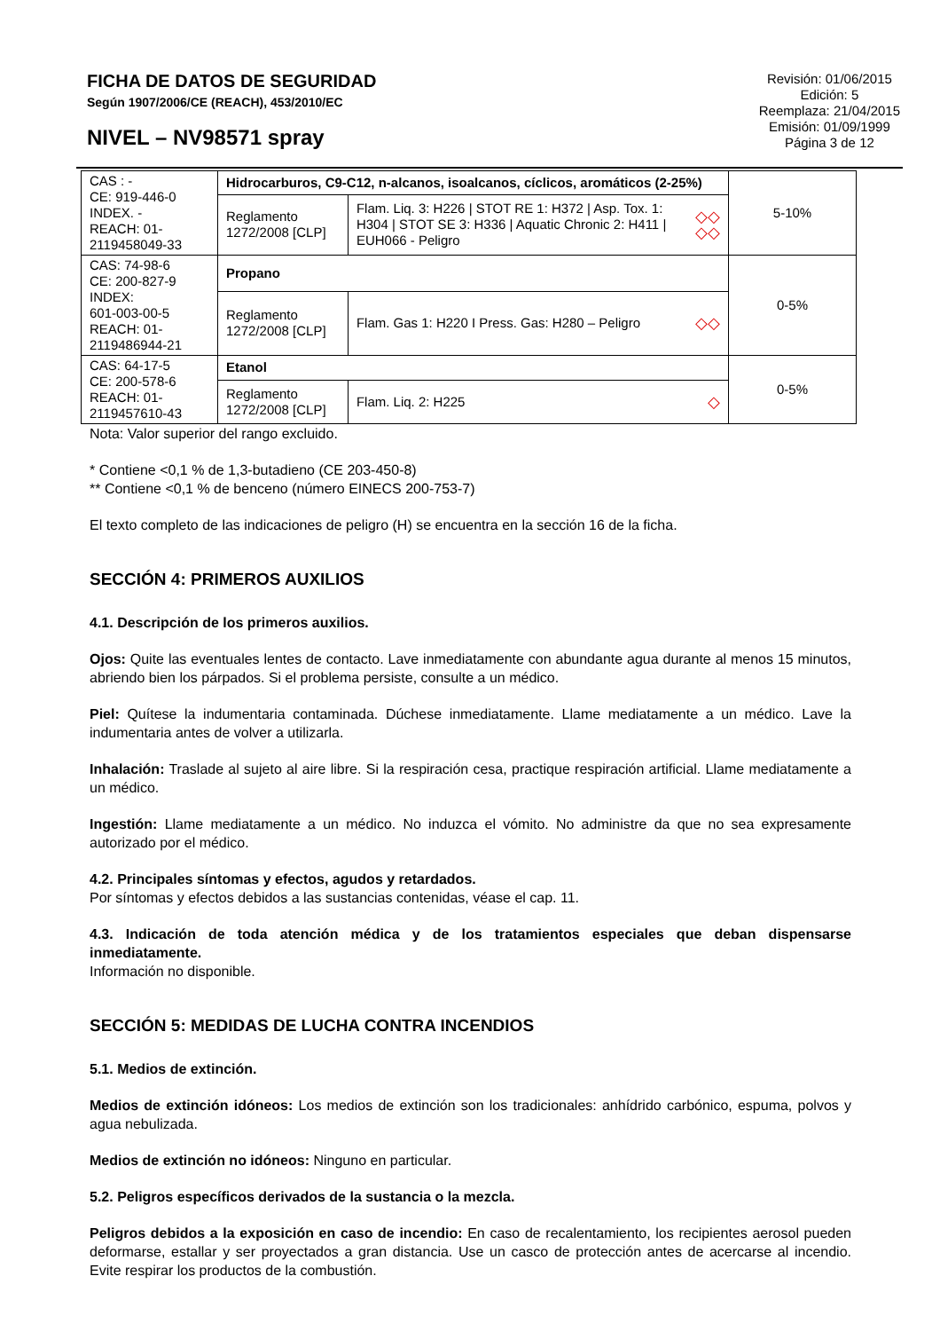FICHA DE DATOS DE SEGURIDAD
Según 1907/2006/CE (REACH), 453/2010/EC
NIVEL – NV98571 spray
Revisión: 01/06/2015
Edición: 5
Reemplaza: 21/04/2015
Emisión: 01/09/1999
Página 3 de 12
| CAS : - CE: 919-446-0 INDEX. - REACH: 01-2119458049-33 | Hidrocarburos, C9-C12, n-alcanos, isoalcanos, cíclicos, aromáticos (2-25%) | | | 5-10% |
| | Reglamento 1272/2008 [CLP] | Flam. Liq. 3: H226 / STOT RE 1: H372 / Asp. Tox. 1: H304 / STOT SE 3: H336 / Aquatic Chronic 2: H411 / EUH066 - Peligro | ◇◇ ◇◇ | |
| CAS: 74-98-6 CE: 200-827-9 INDEX: 601-003-00-5 REACH: 01-2119486944-21 | Propano | | | 0-5% |
| | Reglamento 1272/2008 [CLP] | Flam. Gas 1: H220 I Press. Gas: H280 – Peligro | ◇◇ | |
| CAS: 64-17-5 CE: 200-578-6 REACH: 01-2119457610-43 | Etanol | | | 0-5% |
| | Reglamento 1272/2008 [CLP] | Flam. Liq. 2: H225 | ◇ | |
Nota: Valor superior del rango excluido.
* Contiene <0,1 % de 1,3-butadieno (CE 203-450-8)
** Contiene <0,1 % de benceno (número EINECS 200-753-7)
El texto completo de las indicaciones de peligro (H) se encuentra en la sección 16 de la ficha.
SECCIÓN 4: PRIMEROS AUXILIOS
4.1. Descripción de los primeros auxilios.
Ojos: Quite las eventuales lentes de contacto. Lave inmediatamente con abundante agua durante al menos 15 minutos, abriendo bien los párpados. Si el problema persiste, consulte a un médico.
Piel: Quítese la indumentaria contaminada. Dúchese inmediatamente. Llame mediatamente a un médico. Lave la indumentaria antes de volver a utilizarla.
Inhalación: Traslade al sujeto al aire libre. Si la respiración cesa, practique respiración artificial. Llame mediatamente a un médico.
Ingestión: Llame mediatamente a un médico. No induzca el vómito. No administre da que no sea expresamente autorizado por el médico.
4.2. Principales síntomas y efectos, agudos y retardados.
Por síntomas y efectos debidos a las sustancias contenidas, véase el cap. 11.
4.3. Indicación de toda atención médica y de los tratamientos especiales que deban dispensarse inmediatamente.
Información no disponible.
SECCIÓN 5: MEDIDAS DE LUCHA CONTRA INCENDIOS
5.1. Medios de extinción.
Medios de extinción idóneos: Los medios de extinción son los tradicionales: anhídrido carbónico, espuma, polvos y agua nebulizada.
Medios de extinción no idóneos: Ninguno en particular.
5.2. Peligros específicos derivados de la sustancia o la mezcla.
Peligros debidos a la exposición en caso de incendio: En caso de recalentamiento, los recipientes aerosol pueden deformarse, estallar y ser proyectados a gran distancia. Use un casco de protección antes de acercarse al incendio. Evite respirar los productos de la combustión.